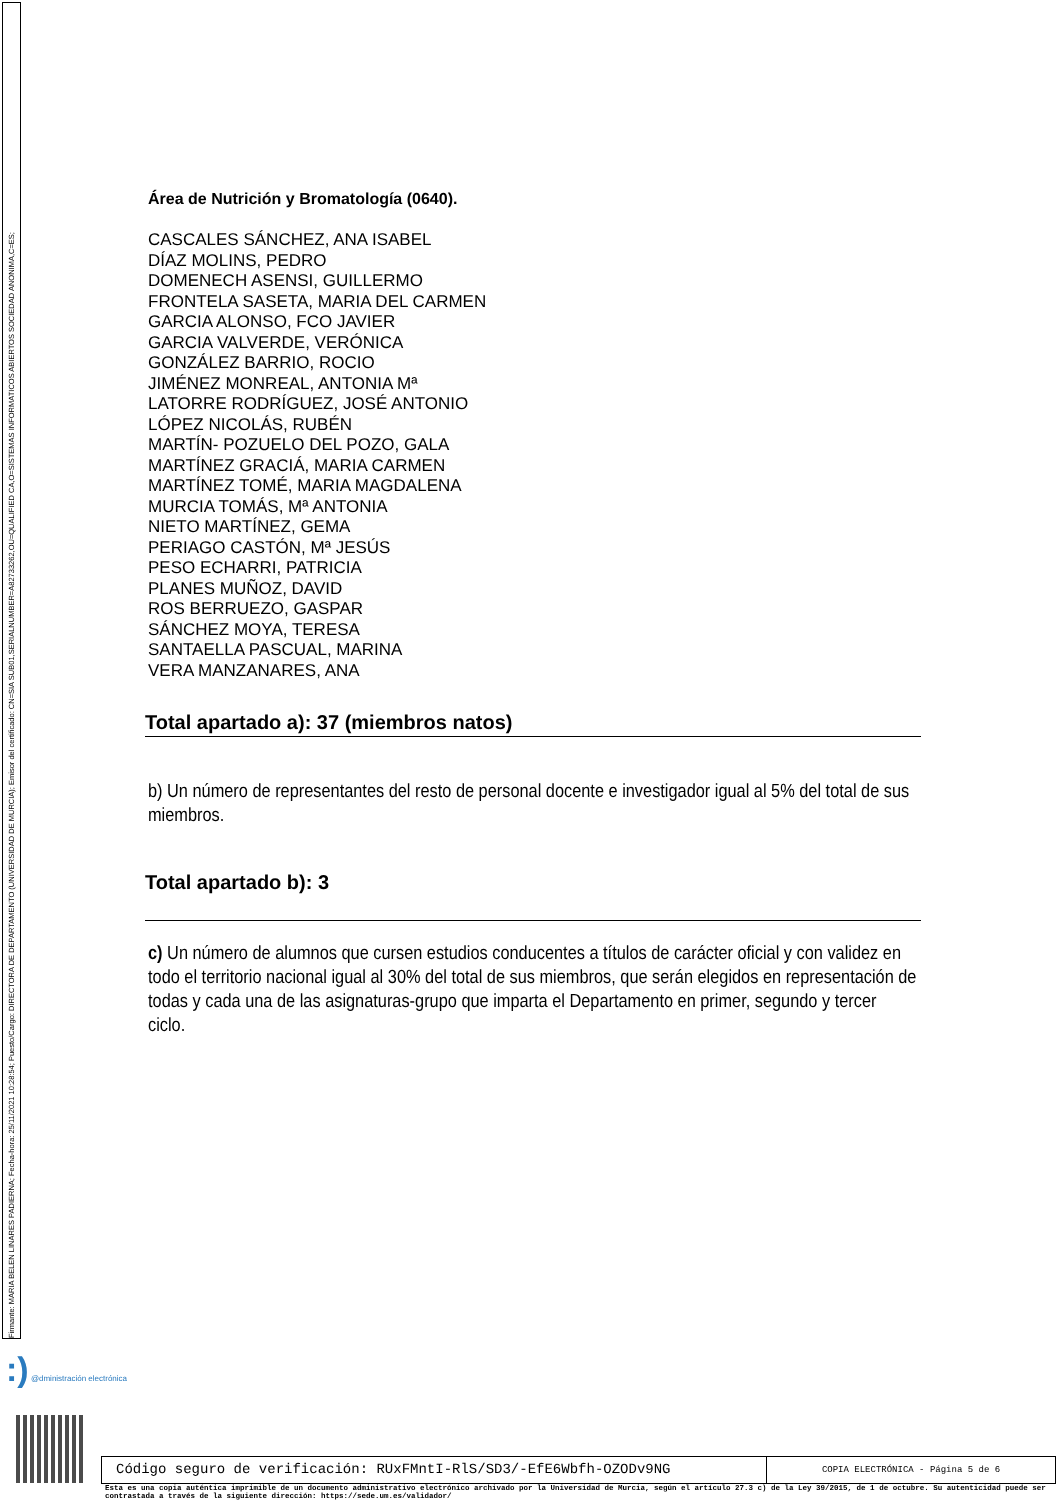Firmante: MARIA BELEN LINARES PADIERNA; Fecha-hora: 25/11/2021 10:28:54; Puesto/Cargo: DIRECTORA DE DEPARTAMENTO (UNIVERSIDAD DE MURCIA); Emisor del certificado: CN=SIA SUB01,SERIALNUMBER=A82733262,OU=QUALIFIED CA,O=SISTEMAS INFORMATICOS ABIERTOS SOCIEDAD ANONIMA,C=ES;
Área de Nutrición y Bromatología (0640).
CASCALES SÁNCHEZ, ANA ISABEL
DÍAZ MOLINS, PEDRO
DOMENECH ASENSI, GUILLERMO
FRONTELA SASETA, MARIA DEL CARMEN
GARCIA ALONSO, FCO JAVIER
GARCIA VALVERDE, VERÓNICA
GONZÁLEZ BARRIO, ROCIO
JIMÉNEZ MONREAL, ANTONIA Mª
LATORRE RODRÍGUEZ, JOSÉ ANTONIO
LÓPEZ NICOLÁS, RUBÉN
MARTÍN- POZUELO DEL POZO, GALA
MARTÍNEZ GRACIÁ, MARIA CARMEN
MARTÍNEZ TOMÉ, MARIA MAGDALENA
MURCIA TOMÁS, Mª ANTONIA
NIETO MARTÍNEZ, GEMA
PERIAGO CASTÓN, Mª JESÚS
PESO ECHARRI, PATRICIA
PLANES MUÑOZ, DAVID
ROS BERRUEZO, GASPAR
SÁNCHEZ MOYA, TERESA
SANTAELLA PASCUAL, MARINA
VERA MANZANARES, ANA
Total apartado a): 37 (miembros natos)
b) Un número de representantes del resto de personal docente e investigador igual al 5% del total de sus miembros.
Total apartado b): 3
c) Un número de alumnos que cursen estudios conducentes a títulos de carácter oficial y con validez en todo el territorio nacional igual al 30% del total de sus miembros, que serán elegidos en representación de todas y cada una de las asignaturas-grupo que imparta el Departamento en primer, segundo y tercer ciclo.
:) @dministración electrónica
Código seguro de verificación: RUxFMntI-RlS/SD3/-EfE6Wbfh-OZODv9NG
COPIA ELECTRÓNICA - Página 5 de 6
Esta es una copia auténtica imprimible de un documento administrativo electrónico archivado por la Universidad de Murcia, según el artículo 27.3 c) de la Ley 39/2015, de 1 de octubre. Su autenticidad puede ser contrastada a través de la siguiente dirección: https://sede.um.es/validador/